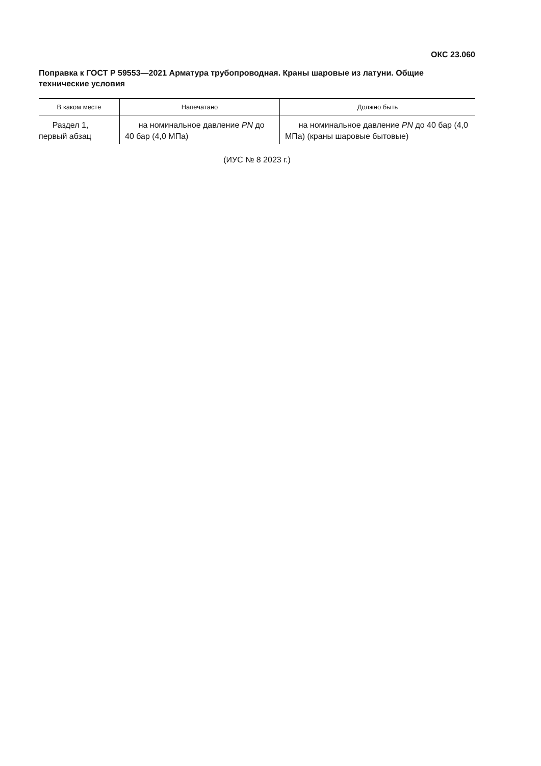ОКС 23.060
Поправка к ГОСТ Р 59553—2021 Арматура трубопроводная. Краны шаровые из латуни. Общие технические условия
| В каком месте | Напечатано | Должно быть |
| --- | --- | --- |
| Раздел 1, первый абзац | на номинальное давление PN до 40 бар (4,0 МПа) | на номинальное давление PN до 40 бар (4,0 МПа) (краны шаровые бытовые) |
(ИУС № 8 2023 г.)